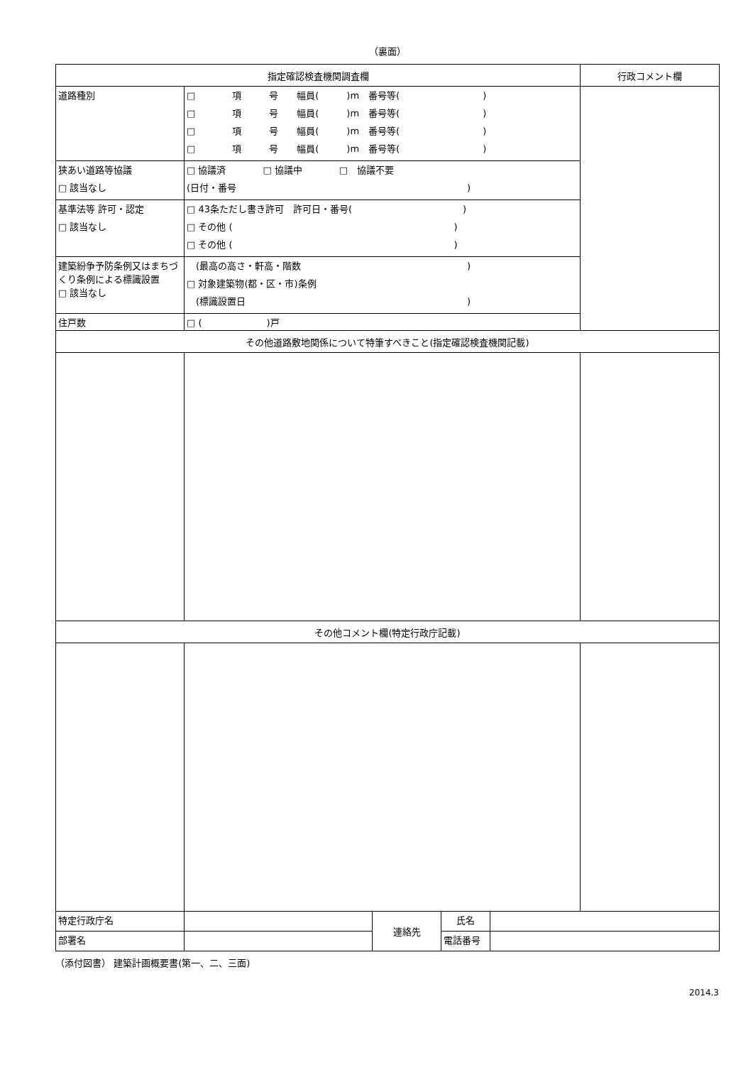（裏面）
| 指定確認検査機関調査欄 | | | | | 行政コメント欄 |
| --- | --- | --- | --- | --- | --- |
| 道路種別 | □ 項 号 幅員( )m 番号等( ) □ 項 号 幅員( )m 番号等( ) □ 項 号 幅員( )m 番号等( ) □ 項 号 幅員( )m 番号等( ) | | | | |
| 狭あい道路等協議 □ 該当なし | □ 協議済 □ 協議中 □ 協議不要 (日付・番号 ) | | | | |
| 基準法等 許可・認定 □ 該当なし | □ 43条ただし書き許可 許可日・番号( ) □ その他 ( ) □ その他 ( ) | | | | |
| 建築紛争予防条例又はまちづくり条例による標識設置 □ 該当なし | (最高の高さ・軒高・階数 ) □ 対象建築物(都・区・市)条例 (標識設置日 ) | | | | |
| 住戸数 | □ ( )戸 | | | | |
| その他道路敷地関係について特筆すべきこと(指定確認検査機関記載) | | | | | |
| その他コメント欄(特定行政庁記載) | | | | | |
| 特定行政庁名 | | 連絡先 | 氏名 | | |
| 部署名 | | | 電話番号 | | |
（添付図書） 建築計画概要書(第一、二、三面)
2014.3